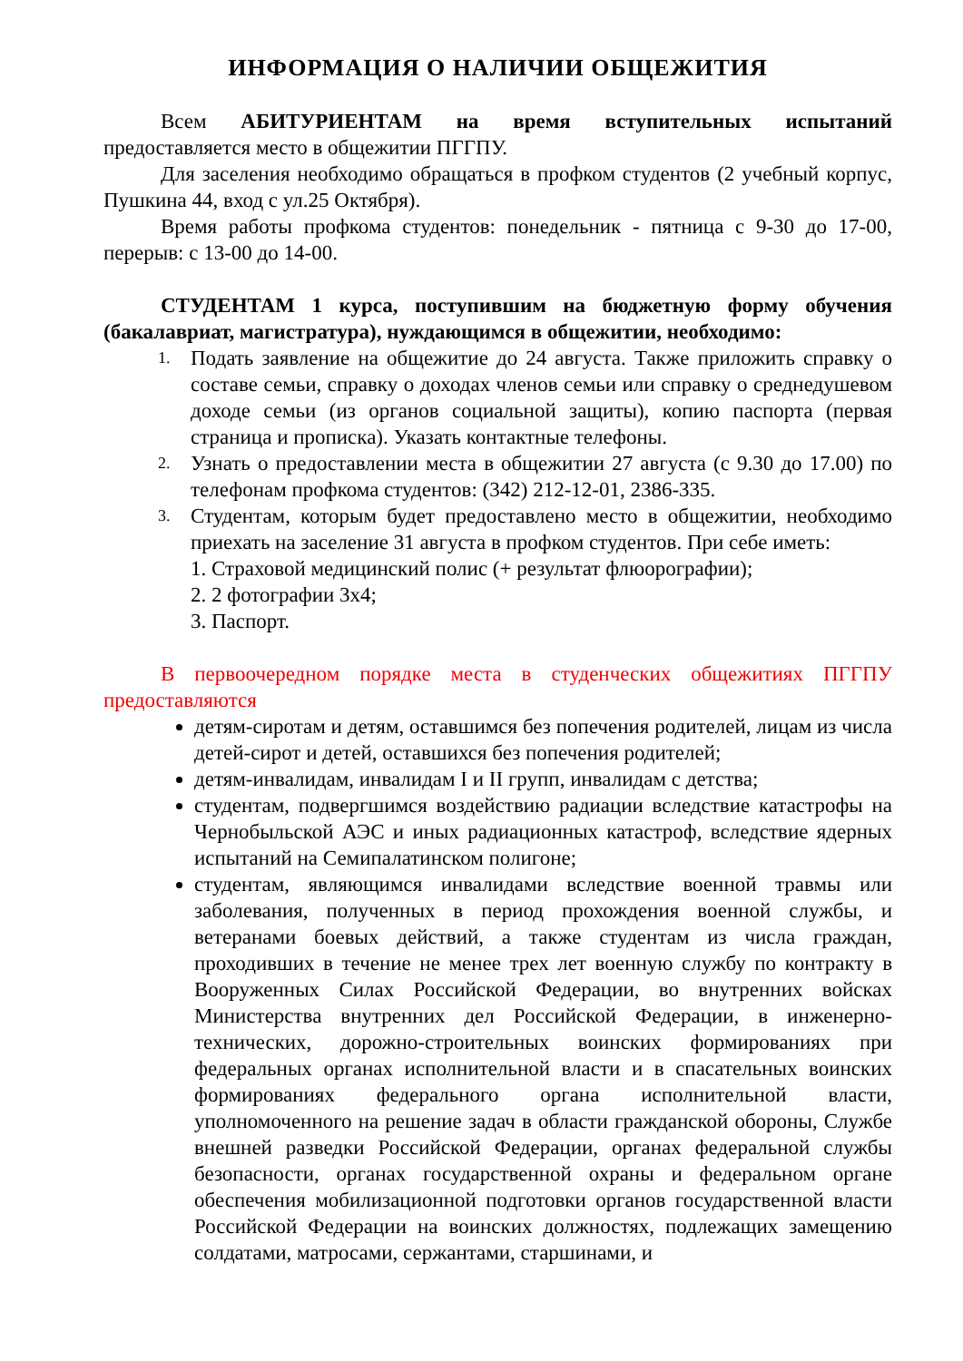ИНФОРМАЦИЯ О НАЛИЧИИ ОБЩЕЖИТИЯ
Всем АБИТУРИЕНТАМ на время вступительных испытаний предоставляется место в общежитии ПГГПУ.
Для заселения необходимо обращаться в профком студентов (2 учебный корпус, Пушкина 44, вход с ул.25 Октября).
Время работы профкома студентов: понедельник - пятница с 9-30 до 17-00, перерыв: с 13-00 до 14-00.
СТУДЕНТАМ 1 курса, поступившим на бюджетную форму обучения (бакалавриат, магистратура), нуждающимся в общежитии, необходимо:
1. Подать заявление на общежитие до 24 августа. Также приложить справку о составе семьи, справку о доходах членов семьи или справку о среднедушевом доходе семьи (из органов социальной защиты), копию паспорта (первая страница и прописка). Указать контактные телефоны.
2. Узнать о предоставлении места в общежитии 27 августа (с 9.30 до 17.00) по телефонам профкома студентов: (342) 212-12-01, 2386-335.
3. Студентам, которым будет предоставлено место в общежитии, необходимо приехать на заселение 31 августа в профком студентов. При себе иметь:
1. Страховой медицинский полис (+ результат флюорографии);
2. 2 фотографии 3х4;
3. Паспорт.
В первоочередном порядке места в студенческих общежитиях ПГГПУ предоставляются
детям-сиротам и детям, оставшимся без попечения родителей, лицам из числа детей-сирот и детей, оставшихся без попечения родителей;
детям-инвалидам, инвалидам I и II групп, инвалидам с детства;
студентам, подвергшимся воздействию радиации вследствие катастрофы на Чернобыльской АЭС и иных радиационных катастроф, вследствие ядерных испытаний на Семипалатинском полигоне;
студентам, являющимся инвалидами вследствие военной травмы или заболевания, полученных в период прохождения военной службы, и ветеранами боевых действий, а также студентам из числа граждан, проходивших в течение не менее трех лет военную службу по контракту в Вооруженных Силах Российской Федерации, во внутренних войсках Министерства внутренних дел Российской Федерации, в инженерно-технических, дорожно-строительных воинских формированиях при федеральных органах исполнительной власти и в спасательных воинских формированиях федерального органа исполнительной власти, уполномоченного на решение задач в области гражданской обороны, Службе внешней разведки Российской Федерации, органах федеральной службы безопасности, органах государственной охраны и федеральном органе обеспечения мобилизационной подготовки органов государственной власти Российской Федерации на воинских должностях, подлежащих замещению солдатами, матросами, сержантами, старшинами, и